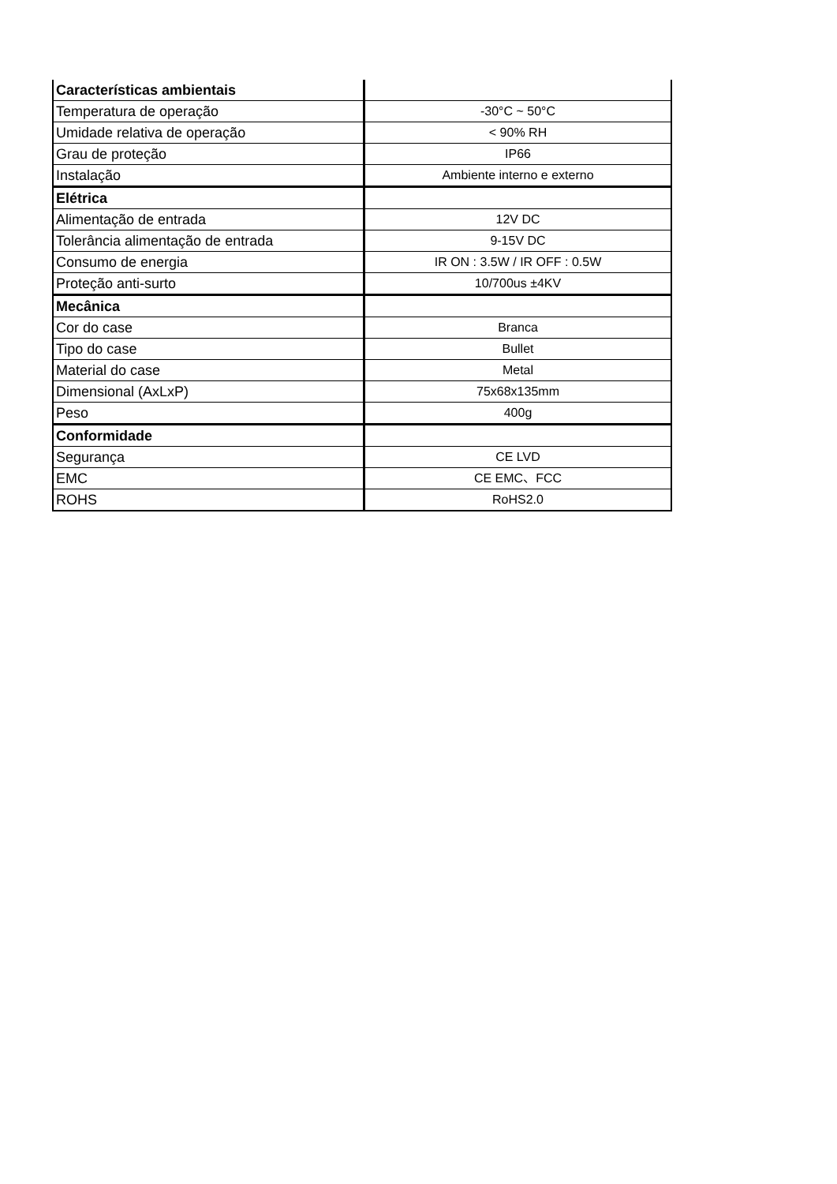| Características ambientais | |
| Temperatura de operação | -30°C ~ 50°C |
| Umidade relativa de operação | < 90% RH |
| Grau de proteção | IP66 |
| Instalação | Ambiente interno e externo |
| Elétrica | |
| Alimentação de entrada | 12V DC |
| Tolerância alimentação de entrada | 9-15V DC |
| Consumo de energia | IR ON : 3.5W / IR OFF : 0.5W |
| Proteção anti-surto | 10/700us ±4KV |
| Mecânica | |
| Cor do case | Branca |
| Tipo do case | Bullet |
| Material do case | Metal |
| Dimensional (AxLxP) | 75x68x135mm |
| Peso | 400g |
| Conformidade | |
| Segurança | CE LVD |
| EMC | CE EMC、FCC |
| ROHS | RoHS2.0 |